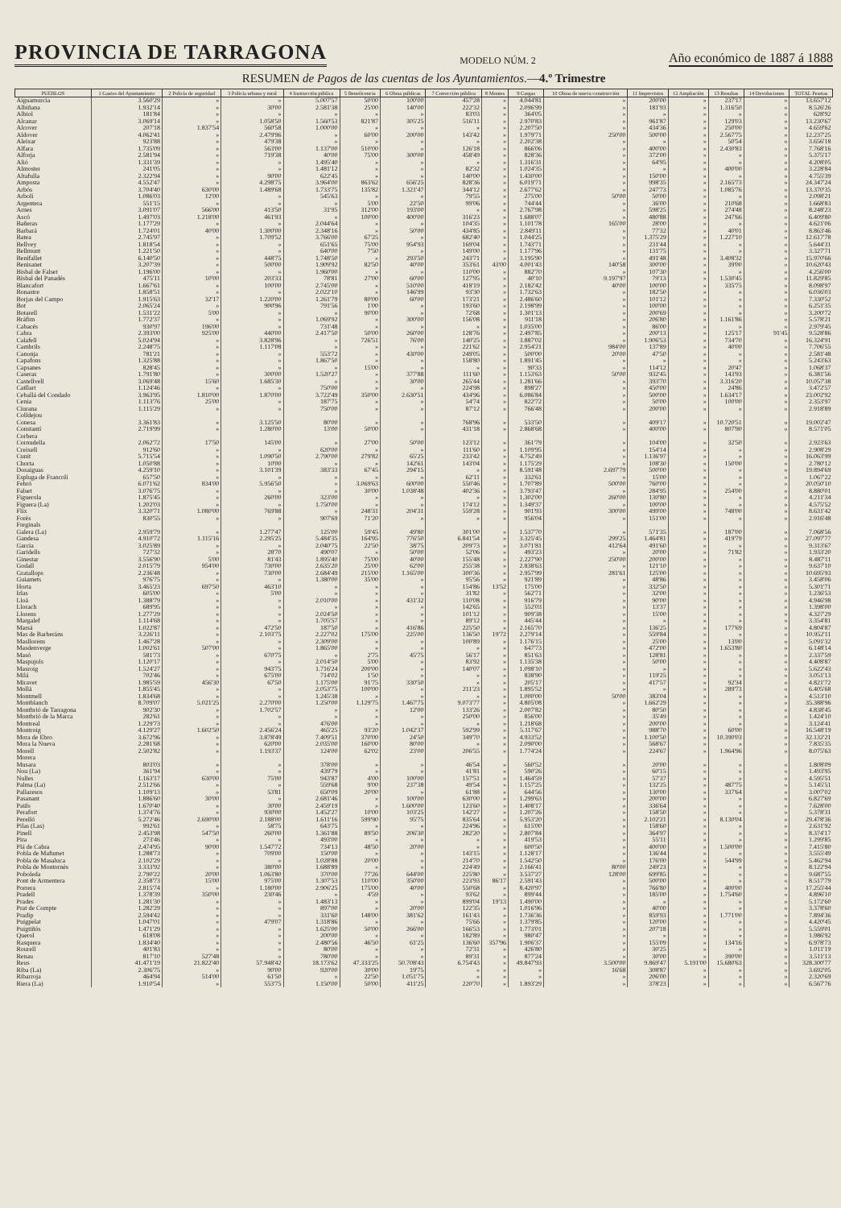PROVINCIA DE TARRAGONA
MODELO NÚM. 2 Año económico de 1887 á 1888
RESUMEN de Pagos de las cuentas de los Ayuntamientos.—4.º Trimestre
| PUEBLOS | 1 Gastos del Ayuntamiento | 2 Policía de seguridad | 3 Policía urbana y rural | 4 Instrucción pública | 5 Beneficencia | 6 Obras públicas | 7 Corrección pública | 8 Montes | 9 Cargas | 10 Obras de nueva construcción | 11 Imprevistos | 12 Ampliación | 13 Resultas | 14 Devoluciones | TOTAL Pesetas |
| --- | --- | --- | --- | --- | --- | --- | --- | --- | --- | --- | --- | --- | --- | --- | --- |
| Aiguamurcia | 3.560'29 | » | » | 5.007'57 | 50'00 | 100'00 | 457'28 | » | 4.044'81 | » | 200'00 | » | 237'17 | » | 13.657'12 |
| Albiñana | 1.932'14 | » | 30'00 | 2.581'38 | 25'00 | 140'00 | 222'32 | » | 2.096'99 | » | 181'93 | » | 1.316'50 | » | 8.526'26 |
| Albiol | 181'84 | » | » | » | » | » | 83'03 | » | 364'05 | » | » | » | » | » | 628'92 |
| Alcanar | 3.069'14 | » | 1.058'50 | 1.560'53 | 821'87 | 305'25 | 516'11 | » | 2.970'83 | » | 961'87 | » | 129'03 | » | 13.230'67 |
| Alcover | 207'18 | 1.837'54 | 560'58 | 1.000'00 | » | » | » | » | 2.207'50 | » | 434'36 | » | 250'00 | » | 4.659'62 |
| Aldover | 4.062'41 | » | 2.479'96 | » | 60'00 | 200'00 | 143'42 | » | 1.979'71 | 250'00 | 500'00 | » | 2.567'75 | » | 12.237'25 |
| Aleixar | 923'88 | » | 479'38 | » | » | » | » | » | 2.202'38 | » | » | » | 50'54 | » | 3.656'18 |
| Alfara | 1.735'09 | » | 563'00 | 1.137'00 | 510'00 | » | 126'18 | » | 866'06 | » | 400'00 | » | 2.430'83 | » | 7.768'16 |
| Alforja | 2.581'94 | » | 719'38 | 40'00 | 75'00 | 300'00 | 458'49 | » | 828'36 | » | 372'00 | » | » | » | 5.375'17 |
| Alió | 1.331'39 | » | » | 1.495'40 | » | » | » | » | 1.316'31 | » | 64'95 | » | » | » | 4.208'05 |
| Almoster | 241'05 | » | » | 1.481'12 | » | » | 82'32 | » | 1.024'35 | » | » | » | 400'00 | » | 3.228'84 |
| Altafulla | 2.322'94 | » | 90'00 | 622'45 | » | » | 140'00 | » | 1.430'00 | » | 150'00 | » | » | » | 4.755'39 |
| Amposta | 4.552'47 | » | 4.298'75 | 3.964'00 | 863'62 | 656'25 | 828'36 | » | 6.019'71 | » | 998'35 | » | 2.165'73 | » | 24.347'24 |
| Arbós | 3.704'40 | 630'00 | 1.489'68 | 1.733'75 | 135'82 | 1.321'47 | 344'12 | » | 2.677'62 | » | 247'73 | » | 1.085'76 | » | 13.370'35 |
| Arbolí | 1.086'03 | 12'00 | » | 545'63 | » | » | 79'55 | » | 275'00 | 50'00 | 50'00 | » | » | » | 2.098'21 |
| Argentera | 551'15 | » | » | » | 5'00 | 22'50 | 99'06 | » | 744'44 | » | 36'00 | » | 210'68 | » | 1.668'83 |
| Arnes | 3.091'07 | 566'00 | 413'50 | 31'95 | 312'00 | 193'00 | » | » | 2.767'98 | » | 598'25 | » | 274'48 | » | 8.248'23 |
| Ascó | 1.497'03 | 1.218'00 | 461'93 | » | 100'00 | 400'00 | 316'23 | » | 1.688'07 | » | 480'88 | » | 247'66 | » | 6.409'80 |
| Bañeras | 1.177'29 | » | » | 2.044'64 | » | » | 104'35 | » | 1.101'78 | 165'00 | 28'00 | » | » | » | 4.621'06 |
| Barbará | 1.724'01 | 40'00 | 1.300'00 | 2.348'16 | » | 50'00 | 434'85 | » | 2.849'11 | » | 77'32 | » | 40'01 | » | 8.863'46 |
| Batea | 2.745'97 | » | 1.709'52 | 3.766'00 | 67'25 | » | 682'40 | » | 1.044'25 | » | 1.375'29 | » | 1.227'10 | » | 12.617'78 |
| Bellvey | 1.818'54 | » | » | 651'65 | 75'00 | 954'93 | 169'04 | » | 1.743'71 | » | 231'44 | » | » | » | 5.644'31 |
| Bellmunt | 1.221'50 | » | » | 640'00 | 7'50 | » | 149'00 | » | 1.177'96 | » | 131'75 | » | » | » | 3.327'71 |
| Benifallet | 6.140'50 | » | 448'75 | 1.748'50 | » | 293'50 | 243'71 | » | 3.195'90 | » | 491'48 | » | 3.408'32 | » | 15.970'66 |
| Benisanet | 3.207'39 | » | 500'00 | 1.909'92 | 82'50 | 40'00 | 353'61 | 43'00 | 4.001'43 | 140'58 | 300'00 | » | 39'00 | » | 10.620'43 |
| Bisbal de Falset | 1.196'00 | » | » | 1.960'00 | » | » | 110'00 | » | 882'70 | » | 107'30 | » | » | » | 4.256'00 |
| Bisbal del Panadés | 475'11 | 10'00 | 203'33 | 78'81 | 27'00 | 60'00 | 127'95 | » | 40'10 | 9.197'97 | 79'13 | » | 1.530'45 | » | 11.829'85 |
| Blancafort | 1.667'61 | » | 100'00 | 2.745'00 | » | 510'00 | 418'19 | » | 2.182'42 | 40'00 | 100'00 | » | 335'75 | » | 8.098'97 |
| Bonastre | 1.858'51 | » | » | 2.022'10 | » | 146'99 | 93'30 | » | 1.732'63 | » | 182'50 | » | » | » | 6.036'03 |
| Borjas del Campo | 1.915'63 | 32'17 | 1.220'00 | 1.261'79 | 80'00 | 60'00 | 173'21 | » | 2.486'60 | » | 101'12 | » | » | » | 7.330'52 |
| Bot | 2.065'24 | » | 900'96 | 791'56 | 1'00 | » | 193'60 | » | 2.198'99 | » | 100'00 | » | » | » | 6.251'35 |
| Botarell | 1.531'22 | 5'00 | » | » | 90'00 | » | 72'68 | » | 1.301'13 | » | 200'69 | » | » | » | 3.200'72 |
| Bráfim | 1.772'37 | » | » | 1.069'92 | » | 300'00 | 156'08 | » | 911'18 | » | 206'80 | » | 1.161'86 | » | 5.578'21 |
| Cabacés | 930'97 | 196'00 | » | 731'48 | » | » | » | » | 1.035'00 | » | 86'00 | » | » | » | 2.979'45 |
| Cabra | 2.393'00 | 925'00 | 440'00 | 2.417'50 | 50'00 | 260'00 | 128'76 | » | 2.497'85 | » | 200'13 | » | 125'17 | 91'45 | 9.528'86 |
| Calafell | 5.024'94 | » | 3.828'96 | » | 726'51 | 76'00 | 140'25 | » | 3.887'02 | » | 1.906'53 | » | 734'70 | » | 16.324'91 |
| Cambrils | 2.248'75 | » | 1.117'08 | » | » | » | 221'62 | » | 2.954'21 | 984'00 | 137'89 | » | 40'00 | » | 7.706'55 |
| Canonja | 781'21 | » | » | 553'72 | » | 430'00 | 249'05 | » | 500'00 | 20'00 | 47'50 | » | » | » | 2.581'48 |
| Capafons | 1.325'88 | » | » | 1.867'50 | » | » | 158'80 | » | 1.891'45 | » | » | » | » | » | 5.243'63 |
| Capsanes | 828'45 | » | » | » | 15'00 | » | » | » | 90'33 | » | 114'12 | » | 20'47 | » | 1.068'37 |
| Caseras | 1.791'80 | » | 300'00 | 1.520'27 | » | 377'88 | 111'60 | » | 1.153'63 | 50'00 | 932'45 | » | 143'93 | » | 6.381'56 |
| Castellvell | 3.069'48 | 15'60 | 1.685'30 | » | » | 30'00 | 265'44 | » | 1.281'66 | » | 393'70 | » | 3.316'20 | » | 10.057'38 |
| Catllart | 1.124'46 | » | » | 750'00 | » | » | 224'98 | » | 898'27 | » | 450'00 | » | 24'86 | » | 3.472'57 |
| Ceballá del Condado | 3.963'95 | 1.810'00 | 1.870'00 | 3.722'49 | 350'00 | 2.630'51 | 434'96 | » | 6.086'84 | » | 500'00 | » | 1.634'17 | » | 23.002'92 |
| Cenia | 1.113'76 | 25'00 | » | 187'75 | » | » | 54'74 | » | 822'72 | » | 50'00 | » | 100'00 | » | 2.353'97 |
| Ciurana | 1.115'29 | » | » | 750'00 | » | » | 87'12 | » | 766'48 | » | 200'00 | » | » | » | 2.918'89 |
| Colldejou | | | | | | | | | | | | | | | |
| Conesa | 3.361'83 | » | 3.125'50 | 80'00 | » | » | 768'96 | » | 533'50 | » | 409'17 | » | 10.720'51 | » | 19.002'47 |
| Constantí | 2.719'99 | » | 1.280'00 | 13'00 | 50'00 | » | 431'18 | » | 2.868'68 | » | 400'00 | » | 807'90 | » | 8.571'05 |
| Corbera | | | | | | | | | | | | | | | |
| Cornudella | 2.062'72 | 17'50 | 145'00 | » | 27'00 | 50'00 | 123'12 | » | 361'79 | » | 104'00 | » | 32'50 | » | 2.923'63 |
| Creixell | 912'60 | » | » | 620'00 | » | » | 111'60 | » | 1.109'95 | » | 154'14 | » | » | » | 2.908'29 |
| Cunit | 5.715'54 | » | 1.090'50 | 2.790'00 | 279'82 | 65'25 | 233'42 | » | 4.752'49 | » | 1.136'97 | » | » | » | 16.063'99 |
| Chorta | 1.050'88 | » | 10'00 | » | » | 142'61 | 143'04 | » | 1.175'29 | » | 108'30 | » | 150'00 | » | 2.780'12 |
| Dosaiguas | 4.259'10 | » | 3.101'39 | 383'33 | 67'45 | 294'15 | » | » | 8.591'48 | 2.697'79 | 500'00 | » | » | » | 19.894'69 |
| Espluga de Francolí | 657'50 | » | » | » | » | » | 62'11 | » | 332'61 | » | 15'00 | » | » | » | 1.067'22 |
| Febró | 6.071'62 | 834'00 | 5.956'50 | » | 3.069'63 | 600'00 | 550'46 | » | 1.707'89 | 500'00 | 760'00 | » | » | » | 20.050'10 |
| Falset | 3.076'75 | » | » | » | 30'00 | 1.038'48 | 402'36 | » | 3.793'47 | » | 284'95 | » | 254'00 | » | 8.880'01 |
| Figuerola | 1.875'45 | » | 260'00 | 323'00 | » | » | » | » | 1.302'00 | 260'00 | 130'80 | » | » | » | 4.211'34 |
| Figuera (La) | 1.202'03 | » | » | 1.750'00 | » | » | 174'12 | » | 1.349'37 | » | 100'00 | » | » | » | 4.575'52 |
| Flix | 3.320'71 | 1.080'00 | 769'88 | » | 248'31 | 204'31 | 559'28 | » | 901'93 | 300'00 | 499'00 | » | 748'00 | » | 8.631'42 |
| Forés | 830'55 | » | » | 907'69 | 71'20 | » | » | » | 956'04 | » | 151'00 | » | » | » | 2.916'48 |
| Freginals | | | | | | | | | | | | | | | |
| Galera (La) | 2.959'79 | » | 1.277'47 | 125'00 | 59'45 | 49'80 | 301'00 | » | 1.537'70 | » | 571'35 | » | 187'00 | » | 7.068'56 |
| Gandesa | 4.910'72 | 1.115'16 | 2.295'25 | 5.484'35 | 164'95 | 776'50 | 6.841'54 | » | 3.325'45 | 299'25 | 1.464'81 | » | 419'79 | » | 27.097'77 |
| Garcia | 3.025'89 | » | » | 2.040'75 | 22'50 | 38'75 | 209'73 | » | 3.071'81 | 412'64 | 491'60 | » | » | » | 9.313'67 |
| Garidells | 727'32 | » | 28'70 | 490'07 | » | 50'00 | 52'06 | » | 493'23 | » | 20'00 | » | 71'82 | » | 1.933'20 |
| Ginestar | 3.556'90 | 5'00 | 81'43 | 1.895'40 | 75'00 | 40'00 | 155'48 | » | 2.227'90 | 250'00 | 200'00 | » | » | » | 8.487'11 |
| Godall | 2.015'79 | 954'00 | 730'00 | 2.635'20 | 25'00 | 62'00 | 255'38 | » | 2.838'63 | » | 121'10 | » | » | » | 9.637'10 |
| Gratallops | 2.236'48 | » | 730'00 | 2.684'49 | 215'00 | 1.165'00 | 300'36 | » | 2.957'99 | 281'61 | 125'00 | » | » | » | 10.695'93 |
| Guiamets | 976'75 | » | » | 1.380'00 | 35'00 | » | 95'56 | » | 921'89 | » | 48'86 | » | » | » | 3.458'06 |
| Horta | 3.465'23 | 697'50 | 463'10 | » | » | » | 154'86 | 13'52 | 175'00 | » | 332'50 | » | » | » | 5.301'71 |
| Irlas | 605'00 | » | 5'00 | » | » | » | 31'82 | » | 562'71 | » | 32'00 | » | » | » | 1.236'53 |
| Lloá | 1.388'79 | » | » | 2.010'00 | » | 431'32 | 110'08 | » | 916'79 | » | 90'00 | » | » | » | 4.946'98 |
| Llorach | 689'95 | » | » | » | » | » | 142'65 | » | 552'03 | » | 13'37 | » | » | » | 1.398'00 |
| Llorens | 1.277'29 | » | » | 2.024'50 | » | » | 101'12 | » | 909'38 | » | 15'00 | » | » | » | 4.327'29 |
| Margalef | 1.114'68 | » | » | 1.705'57 | » | » | 89'12 | » | 445'44 | » | » | » | » | » | 3.354'81 |
| Marsá | 1.022'87 | » | 472'50 | 187'50 | » | 416'86 | 225'50 | » | 2.165'70 | » | 136'25 | » | 177'69 | » | 4.804'87 |
| Mas de Barberáns | 3.226'11 | » | 2.103'75 | 2.227'02 | 175'00 | 225'00 | 136'50 | 19'72 | 2.279'14 | » | 559'84 | » | » | » | 10.952'11 |
| Masllorens | 1.467'28 | » | » | 2.309'00 | » | » | 100'89 | » | 1.176'15 | » | 25'00 | » | 13'00 | » | 5.091'32 |
| Masdenverge | 1.002'61 | 507'00 | » | 1.865'00 | » | » | » | » | 647'73 | » | 472'00 | » | 1.653'80 | » | 6.148'14 |
| Masó | 581'73 | » | 670'75 | » | 2'75 | 45'75 | 56'17 | » | 851'63 | » | 128'81 | » | » | » | 2.337'59 |
| Maspujols | 1.120'17 | » | » | 2.014'50 | 5'00 | » | 83'92 | » | 1.135'38 | » | 50'00 | » | » | » | 4.408'87 |
| Masroig | 1.524'27 | » | 943'75 | 1.716'24 | 200'00 | » | 140'07 | » | 1.098'10 | » | » | » | » | » | 5.622'43 |
| Milá | 702'46 | » | 675'00 | 714'02 | 1'50 | » | » | » | 838'90 | » | 119'25 | » | » | » | 3.051'13 |
| Miravet | 1.985'59 | 456'30 | 67'50 | 1.175'00 | 91'75 | 330'50 | » | » | 205'17 | » | 417'57 | » | 92'34 | » | 4.821'72 |
| Mollá | 1.855'45 | » | » | 2.053'75 | 100'00 | » | 211'23 | » | 1.895'52 | » | » | » | 289'73 | » | 6.405'68 |
| Montmell | 1.834'68 | » | » | 1.245'38 | » | » | » | » | 1.000'00 | 50'00 | 383'04 | » | » | » | 4.513'10 |
| Montblanch | 8.709'07 | 5.021'25 | 2.270'00 | 1.250'00 | 1.129'75 | 1.467'75 | 9.073'77 | » | 4.805'08 | » | 1.662'29 | » | » | » | 35.388'96 |
| Montbrió de Tarragona | 902'30 | » | 1.702'57 | » | » | 12'00 | 133'26 | » | 2.007'82 | » | 80'50 | » | » | » | 4.838'45 |
| Montbrió de la Marca | 282'61 | » | » | » | » | » | 250'00 | » | 856'00 | » | 35'49 | » | » | » | 1.424'10 |
| Montreal | 1.229'73 | » | » | 476'00 | » | » | » | » | 1.218'68 | » | 200'00 | » | » | » | 3.124'41 |
| Montroig | 4.129'27 | 1.602'50 | 2.456'24 | 465'25 | 93'20 | 1.042'37 | 592'99 | » | 5.117'67 | » | 988'70 | » | 60'00 | » | 16.548'19 |
| Mora de Ebro | 3.672'96 | » | 3.878'49 | 7.409'51 | 370'00 | 24'50 | 349'70 | » | 4.933'52 | » | 1.100'50 | » | 10.390'03 | » | 32.132'21 |
| Mora la Nueva | 2.281'68 | » | 620'00 | 2.035'00 | 160'00 | 80'00 | » | » | 2.090'00 | » | 568'67 | » | » | » | 7.835'35 |
| Morell | 2.502'82 | » | 1.193'37 | 124'00 | 62'02 | 23'00 | 206'55 | » | 1.774'24 | » | 224'67 | » | 1.964'96 | » | 8.075'63 |
| Morera | | | | | | | | | | | | | | | |
| Musara | 803'03 | » | » | 378'00 | » | » | 46'54 | » | 560'52 | » | 20'00 | » | » | » | 1.808'09 |
| Nou (La) | 361'94 | » | » | 439'79 | » | » | 41'81 | » | 590'26 | » | 60'15 | » | » | » | 1.493'95 |
| Nulles | 1.163'17 | 630'00 | 75'00 | 943'87 | 4'00 | 100'00 | 157'51 | » | 1.464'59 | » | 57'37 | » | » | » | 4.595'51 |
| Palma (La) | 2.512'66 | » | » | 559'68 | 9'00 | 237'38 | 49'54 | » | 1.157'25 | » | 132'25 | » | 487'75 | » | 5.145'51 |
| Pallaresos | 1.109'13 | » | 53'81 | 650'09 | 20'00 | » | 61'88 | » | 644'56 | » | 130'00 | » | 337'64 | » | 3.007'02 |
| Pasanant | 1.886'60 | 30'00 | » | 2.681'46 | » | 100'00 | 630'00 | » | 1.299'63 | » | 200'00 | » | » | » | 6.827'69 |
| Paüls | 1.670'40 | » | 30'00 | 2.459'19 | » | 1.600'00 | 123'60 | » | 1.408'17 | » | 336'64 | » | » | » | 7.628'00 |
| Perafort | 1.374'76 | » | 930'00 | 1.452'27 | 10'00 | 103'25 | 142'27 | » | 1.207'26 | » | 158'50 | » | » | » | 5.378'31 |
| Perelló | 5.272'46 | 2.690'00 | 2.188'00 | 1.611'16 | 599'90 | 95'75 | 835'64 | » | 5.953'20 | » | 2.102'21 | » | 8.130'04 | » | 29.478'36 |
| Pilas (Las) | 992'61 | » | 58'75 | 643'75 | » | » | 224'96 | » | 615'00 | » | 158'60 | » | » | » | 2.631'92 |
| Pinell | 2.453'98 | 547'50 | 260'00 | 1.361'88 | 89'50 | 206'30 | 282'20 | » | 2.807'84 | » | 364'97 | » | » | » | 8.374'17 |
| Pira | 273'46 | » | » | 493'00 | » | » | » | » | 419'53 | » | 55'11 | » | » | » | 1.299'85 |
| Plá de Cabra | 2.474'95 | 90'00 | 1.547'72 | 734'13 | 48'50 | 20'00 | » | » | 600'50 | » | 400'00 | » | 1.500'00 | » | 7.415'80 |
| Pobla de Mafumet | 1.288'73 | » | 709'00 | 150'00 | » | » | 143'15 | » | 1.128'17 | » | 136'44 | » | » | » | 3.555'49 |
| Pobla de Masaluca | 2.102'29 | » | » | 1.028'88 | 20'00 | » | 214'70 | » | 1.542'50 | » | 176'00 | » | 544'99 | » | 5.462'94 |
| Pobla de Montornés | 3.333'92 | » | 380'00 | 1.688'89 | » | » | 224'49 | » | 2.166'41 | 80'00 | 249'23 | » | » | » | 8.122'94 |
| Poboleda | 2.790'22 | 20'00 | 1.063'80 | 370'00 | 77'26 | 644'00 | 225'80 | » | 3.537'27 | 128'00 | 699'85 | » | » | » | 9.687'55 |
| Pont de Armentera | 2.358'73 | 15'00 | 975'00 | 1.307'53 | 110'00 | 350'00 | 223'93 | 86'17 | 2.591'43 | » | 500'00 | » | » | » | 8.517'79 |
| Porrera | 2.815'74 | » | 1.180'00 | 2.906'25 | 175'00 | 40'00 | 550'68 | » | 8.420'97 | » | 766'80 | » | 400'00 | » | 17.255'44 |
| Pradell | 1.378'39 | 350'00 | 230'46 | » | 4'59 | » | 93'62 | » | 899'44 | » | 185'00 | » | 1.754'60 | » | 4.896'10 |
| Prades | 1.281'30 | » | » | 1.483'13 | » | » | 899'04 | 19'13 | 1.490'00 | » | » | » | » | » | 5.172'60 |
| Prat de Compte | 1.282'29 | » | » | 897'00 | » | 20'00 | 122'35 | » | 1.016'96 | » | 40'00 | » | » | » | 3.378'60 |
| Pradip | 2.594'42 | » | » | 331'60 | 148'00 | 381'62 | 161'43 | » | 1.736'36 | » | 859'93 | » | 1.771'00 | » | 7.894'36 |
| Puigpelat | 1.047'01 | » | 479'07 | 1.318'86 | » | » | 75'66 | » | 1.379'85 | » | 120'00 | » | » | » | 4.420'45 |
| Puigtiñós | 1.471'29 | » | » | 1.625'00 | 50'00 | 266'00 | 166'53 | » | 1.773'01 | » | 207'18 | » | » | » | 5.559'01 |
| Querol | 618'08 | » | » | 200'00 | » | » | 182'89 | » | 980'47 | » | » | » | » | » | 1.986'92 |
| Rasquera | 1.834'40 | » | » | 2.480'56 | 46'50 | 61'25 | 136'60 | 357'96 | 1.906'37 | » | 155'09 | » | 134'16 | » | 6.978'73 |
| Rourell | 401'83 | » | » | 80'00 | » | » | 72'31 | » | 426'80 | » | 30'25 | » | » | » | 1.011'19 |
| Renau | 817'10 | 527'48 | » | 780'00 | » | » | 89'31 | » | 877'24 | » | 30'00 | » | 390'00 | » | 3.511'13 |
| Reus | 41.471'19 | 21.822'40 | 57.948'42 | 18.173'62 | 47.333'25 | 50.708'43 | 6.754'43 | » | 49.847'93 | 3.500'00 | 9.869'47 | 5.191'00 | 15.680'63 | » | 328.300'77 |
| Riba (La) | 2.306'75 | » | 90'00 | 920'00 | 30'00 | 19'75 | » | » | » | 16'68 | 308'87 | » | » | » | 3.692'05 |
| Ribarroja | 464'94 | 514'00 | 61'50 | » | 22'50 | 1.051'75 | » | » | » | » | 206'00 | » | » | » | 2.320'69 |
| Riera (La) | 1.910'54 | » | 553'75 | 1.150'00 | 50'00 | 411'25 | 220'70 | » | 1.893'29 | » | 378'23 | » | » | » | 6.567'76 |